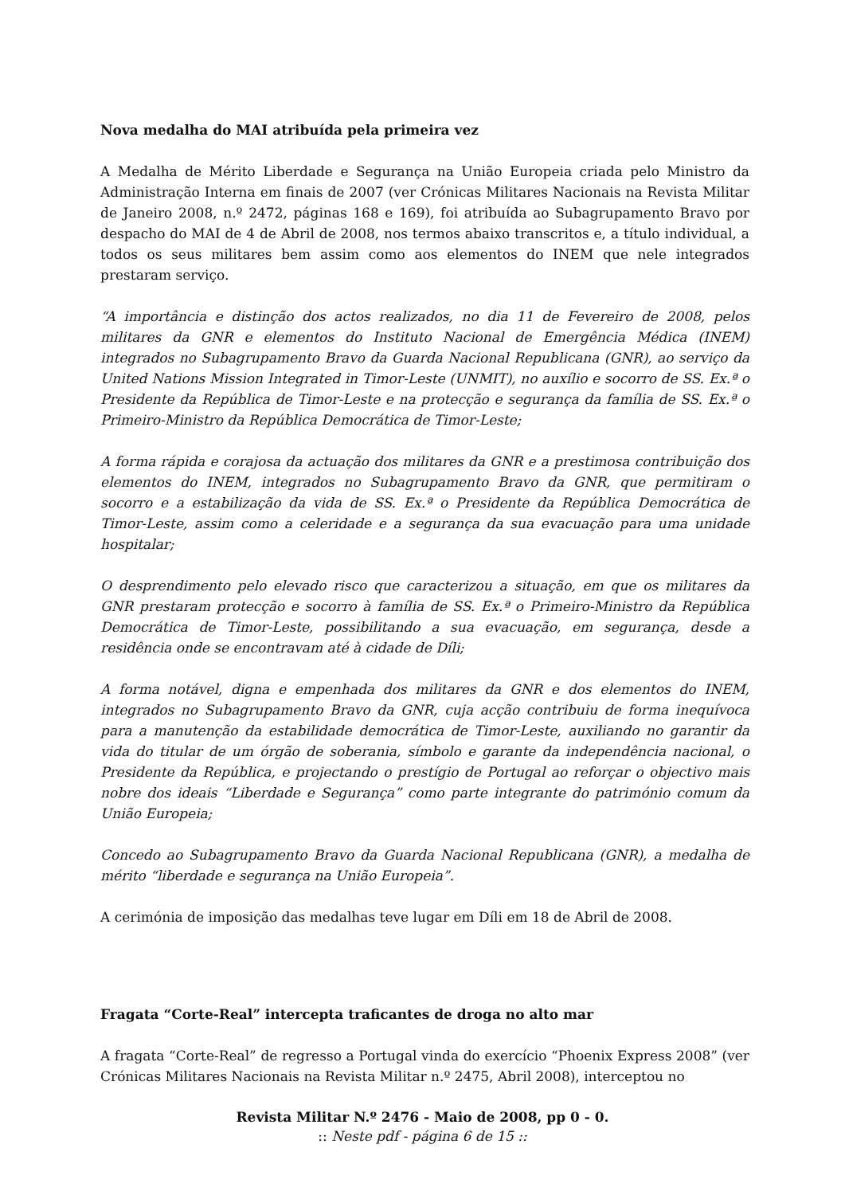Nova medalha do MAI atribuída pela primeira vez
A Medalha de Mérito Liberdade e Segurança na União Europeia criada pelo Ministro da Administração Interna em finais de 2007 (ver Crónicas Militares Nacionais na Revista Militar de Janeiro 2008, n.º 2472, páginas 168 e 169), foi atribuída ao Subagrupamento Bravo por despacho do MAI de 4 de Abril de 2008, nos termos abaixo transcritos e, a título individual, a todos os seus militares bem assim como aos elementos do INEM que nele integrados prestaram serviço.
“A importância e distinção dos actos realizados, no dia 11 de Fevereiro de 2008, pelos militares da GNR e elementos do Instituto Nacional de Emergência Médica (INEM) integrados no Subagrupamento Bravo da Guarda Nacional Republicana (GNR), ao serviço da United Nations Mission Integrated in Timor-Leste (UNMIT), no auxílio e socorro de SS. Ex.ª o Presidente da República de Timor-Leste e na protecção e segurança da família de SS. Ex.ª o Primeiro-Ministro da República Democrática de Timor-Leste;
A forma rápida e corajosa da actuação dos militares da GNR e a prestimosa contribuição dos elementos do INEM, integrados no Subagrupamento Bravo da GNR, que permitiram o socorro e a estabilização da vida de SS. Ex.ª o Presidente da República Democrática de Timor-Leste, assim como a celeridade e a segurança da sua evacuação para uma unidade hospitalar;
O desprendimento pelo elevado risco que caracterizou a situação, em que os militares da GNR prestaram protecção e socorro à família de SS. Ex.ª o Primeiro-Ministro da República Democrática de Timor-Leste, possibilitando a sua evacuação, em segurança, desde a residência onde se encontravam até à cidade de Díli;
A forma notável, digna e empenhada dos militares da GNR e dos elementos do INEM, integrados no Subagrupamento Bravo da GNR, cuja acção contribuiu de forma inequívoca para a manutenção da estabilidade democrática de Timor-Leste, auxiliando no garantir da vida do titular de um órgão de soberania, símbolo e garante da independência nacional, o Presidente da República, e projectando o prestígio de Portugal ao reforçar o objectivo mais nobre dos ideais “Liberdade e Segurança” como parte integrante do património comum da União Europeia;
Concedo ao Subagrupamento Bravo da Guarda Nacional Republicana (GNR), a medalha de mérito “liberdade e segurança na União Europeia”.
A cerimónia de imposição das medalhas teve lugar em Díli em 18 de Abril de 2008.
Fragata “Corte-Real” intercepta traficantes de droga no alto mar
A fragata “Corte-Real” de regresso a Portugal vinda do exercício “Phoenix Express 2008” (ver Crónicas Militares Nacionais na Revista Militar n.º 2475, Abril 2008), interceptou no
Revista Militar N.º 2476 - Maio de 2008, pp 0 - 0.
:: Neste pdf - página 6 de 15 ::